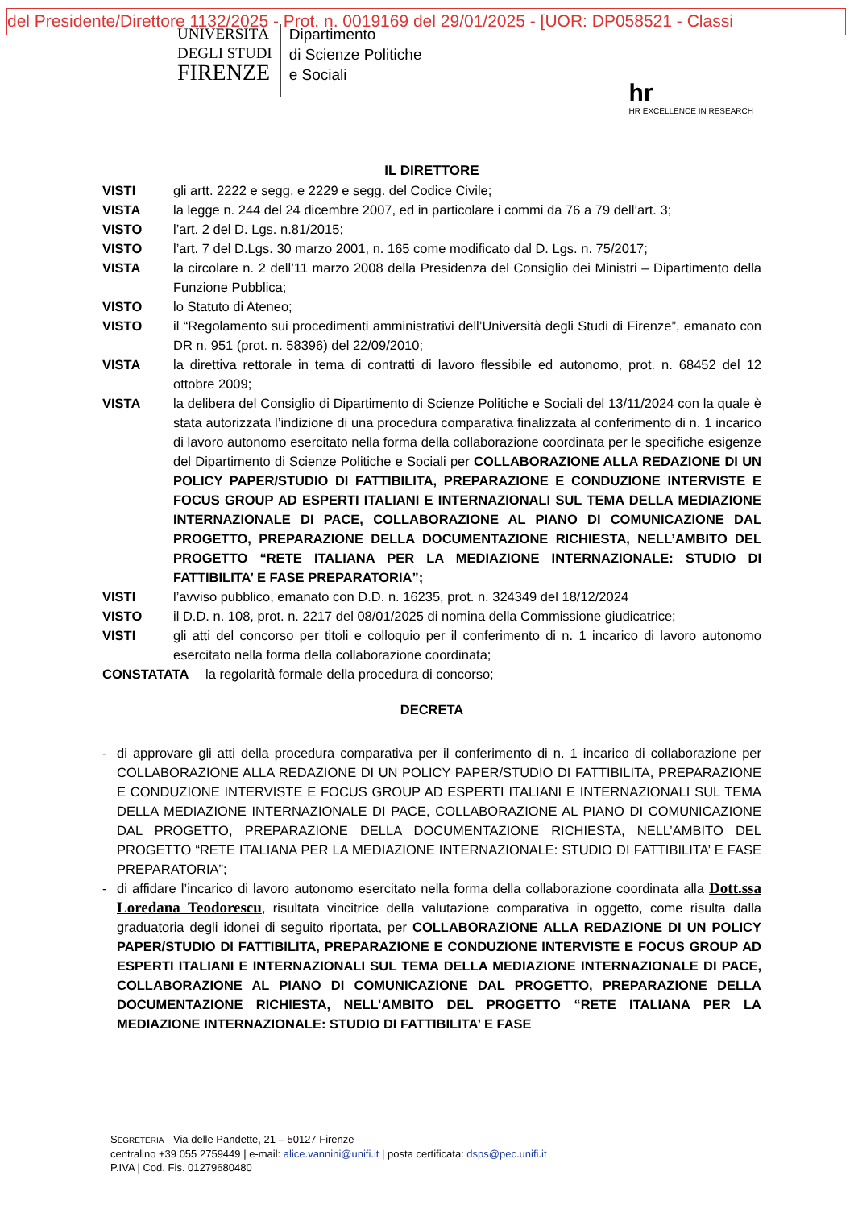del Presidente/Direttore 1132/2025 - Prot. n. 0019169 del 29/01/2025 - [UOR: DP058521 - Classi
UNIVERSITÀ
DEGLI STUDI
FIRENZE
Dipartimento
di Scienze Politiche
e Sociali
hr
HR EXCELLENCE IN RESEARCH
IL DIRETTORE
VISTI gli artt. 2222 e segg. e 2229 e segg. del Codice Civile;
VISTA la legge n. 244 del 24 dicembre 2007, ed in particolare i commi da 76 a 79 dell’art. 3;
VISTO l’art. 2 del D. Lgs. n.81/2015;
VISTO l’art. 7 del D.Lgs. 30 marzo 2001, n. 165 come modificato dal D. Lgs. n. 75/2017;
VISTA la circolare n. 2 dell’11 marzo 2008 della Presidenza del Consiglio dei Ministri – Dipartimento della Funzione Pubblica;
VISTO lo Statuto di Ateneo;
VISTO il “Regolamento sui procedimenti amministrativi dell’Università degli Studi di Firenze”, emanato con DR n. 951 (prot. n. 58396) del 22/09/2010;
VISTA la direttiva rettorale in tema di contratti di lavoro flessibile ed autonomo, prot. n. 68452 del 12 ottobre 2009;
VISTA la delibera del Consiglio di Dipartimento di Scienze Politiche e Sociali del 13/11/2024 con la quale è stata autorizzata l’indizione di una procedura comparativa finalizzata al conferimento di n. 1 incarico di lavoro autonomo esercitato nella forma della collaborazione coordinata per le specifiche esigenze del Dipartimento di Scienze Politiche e Sociali per COLLABORAZIONE ALLA REDAZIONE DI UN POLICY PAPER/STUDIO DI FATTIBILITA, PREPARAZIONE E CONDUZIONE INTERVISTE E FOCUS GROUP AD ESPERTI ITALIANI E INTERNAZIONALI SUL TEMA DELLA MEDIAZIONE INTERNAZIONALE DI PACE, COLLABORAZIONE AL PIANO DI COMUNICAZIONE DAL PROGETTO, PREPARAZIONE DELLA DOCUMENTAZIONE RICHIESTA, NELL’AMBITO DEL PROGETTO “RETE ITALIANA PER LA MEDIAZIONE INTERNAZIONALE: STUDIO DI FATTIBILITA’ E FASE PREPARATORIA”;
VISTI l’avviso pubblico, emanato con D.D. n. 16235, prot. n. 324349 del 18/12/2024
VISTO il D.D. n. 108, prot. n. 2217 del 08/01/2025 di nomina della Commissione giudicatrice;
VISTI gli atti del concorso per titoli e colloquio per il conferimento di n. 1 incarico di lavoro autonomo esercitato nella forma della collaborazione coordinata;
CONSTATATA la regolarità formale della procedura di concorso;
DECRETA
- di approvare gli atti della procedura comparativa per il conferimento di n. 1 incarico di collaborazione per COLLABORAZIONE ALLA REDAZIONE DI UN POLICY PAPER/STUDIO DI FATTIBILITA, PREPARAZIONE E CONDUZIONE INTERVISTE E FOCUS GROUP AD ESPERTI ITALIANI E INTERNAZIONALI SUL TEMA DELLA MEDIAZIONE INTERNAZIONALE DI PACE, COLLABORAZIONE AL PIANO DI COMUNICAZIONE DAL PROGETTO, PREPARAZIONE DELLA DOCUMENTAZIONE RICHIESTA, NELL’AMBITO DEL PROGETTO “RETE ITALIANA PER LA MEDIAZIONE INTERNAZIONALE: STUDIO DI FATTIBILITA’ E FASE PREPARATORIA”;
- di affidare l’incarico di lavoro autonomo esercitato nella forma della collaborazione coordinata alla Dott.ssa Loredana Teodorescu, risultata vincitrice della valutazione comparativa in oggetto, come risulta dalla graduatoria degli idonei di seguito riportata, per COLLABORAZIONE ALLA REDAZIONE DI UN POLICY PAPER/STUDIO DI FATTIBILITA, PREPARAZIONE E CONDUZIONE INTERVISTE E FOCUS GROUP AD ESPERTI ITALIANI E INTERNAZIONALI SUL TEMA DELLA MEDIAZIONE INTERNAZIONALE DI PACE, COLLABORAZIONE AL PIANO DI COMUNICAZIONE DAL PROGETTO, PREPARAZIONE DELLA DOCUMENTAZIONE RICHIESTA, NELL’AMBITO DEL PROGETTO “RETE ITALIANA PER LA MEDIAZIONE INTERNAZIONALE: STUDIO DI FATTIBILITA’ E FASE
SEGRETERIA - Via delle Pandette, 21 – 50127 Firenze
centralino +39 055 2759449 | e-mail: alice.vannini@unifi.it | posta certificata: dsps@pec.unifi.it
P.IVA | Cod. Fis. 01279680480